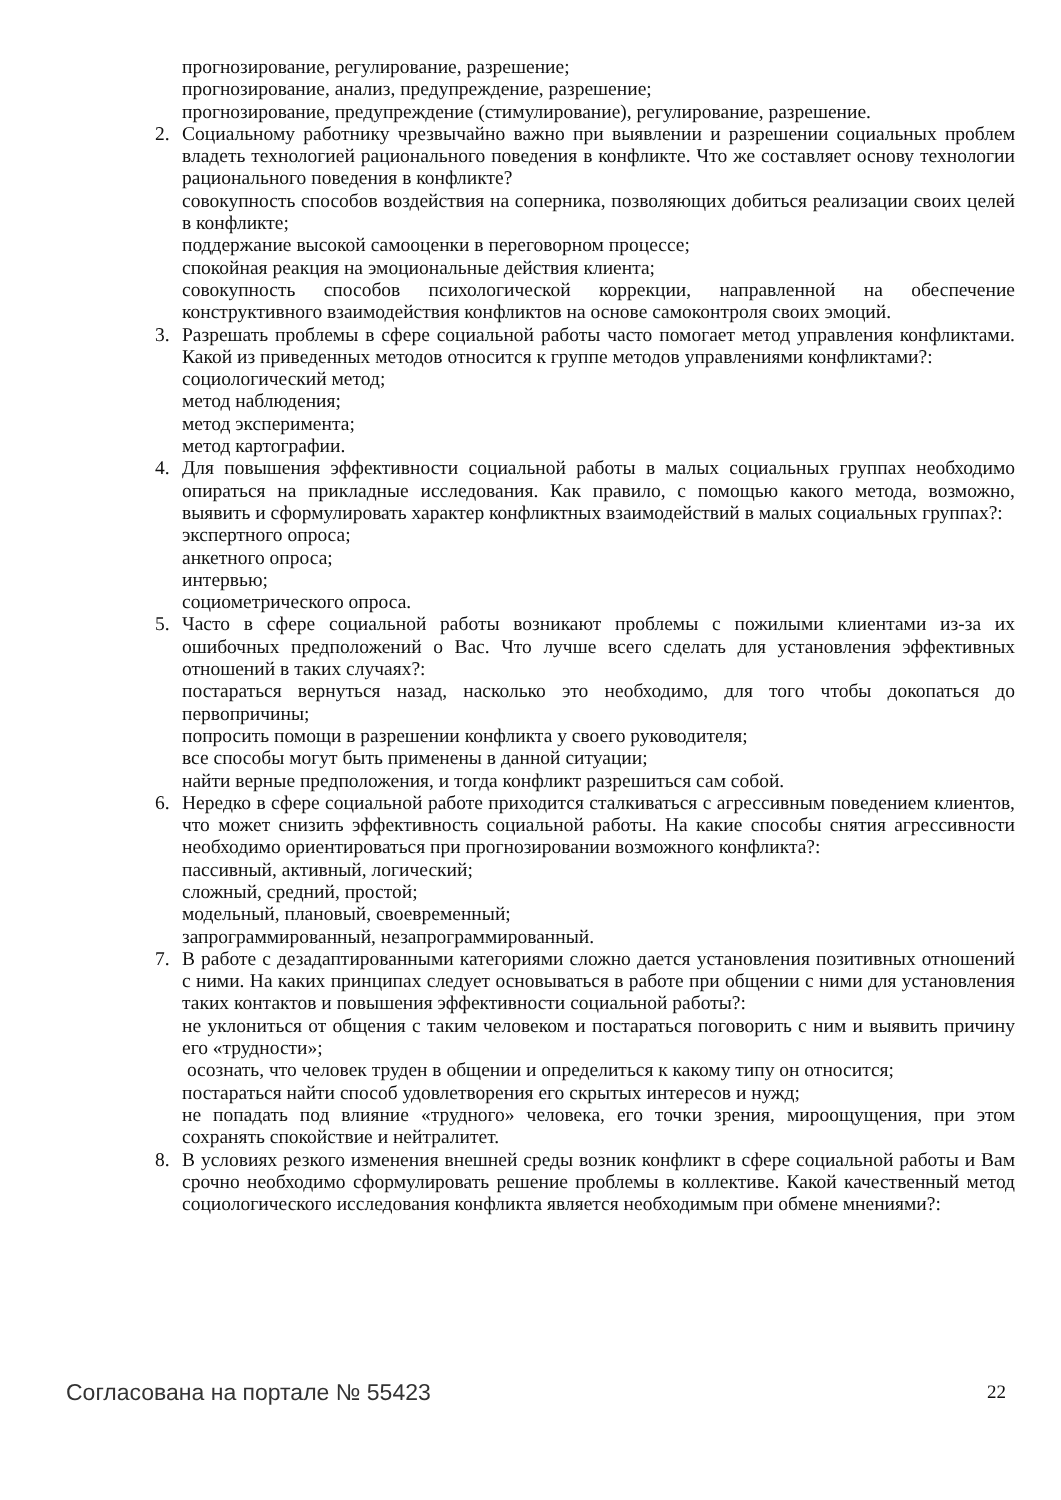прогнозирование, регулирование, разрешение;
прогнозирование, анализ, предупреждение, разрешение;
прогнозирование, предупреждение (стимулирование), регулирование, разрешение.
2. Социальному работнику чрезвычайно важно при выявлении и разрешении социальных проблем владеть технологией рационального поведения в конфликте. Что же составляет основу технологии рационального поведения в конфликте?
совокупность способов воздействия на соперника, позволяющих добиться реализации своих целей в конфликте;
поддержание высокой самооценки в переговорном процессе;
спокойная реакция на эмоциональные действия клиента;
совокупность способов психологической коррекции, направленной на обеспечение конструктивного взаимодействия конфликтов на основе самоконтроля своих эмоций.
3. Разрешать проблемы в сфере социальной работы часто помогает метод управления конфликтами. Какой из приведенных методов относится к группе методов управлениями конфликтами?:
социологический метод;
метод наблюдения;
метод эксперимента;
метод картографии.
4. Для повышения эффективности социальной работы в малых социальных группах необходимо опираться на прикладные исследования. Как правило, с помощью какого метода, возможно, выявить и сформулировать характер конфликтных взаимодействий в малых социальных группах?:
экспертного опроса;
анкетного опроса;
интервью;
социометрического опроса.
5. Часто в сфере социальной работы возникают проблемы с пожилыми клиентами из-за их ошибочных предположений о Вас. Что лучше всего сделать для установления эффективных отношений в таких случаях?:
постараться вернуться назад, насколько это необходимо, для того чтобы докопаться до первопричины;
попросить помощи в разрешении конфликта у своего руководителя;
все способы могут быть применены в данной ситуации;
найти верные предположения, и тогда конфликт разрешиться сам собой.
6. Нередко в сфере социальной работе приходится сталкиваться с агрессивным поведением клиентов, что может снизить эффективность социальной работы. На какие способы снятия агрессивности необходимо ориентироваться при прогнозировании возможного конфликта?:
пассивный, активный, логический;
сложный, средний, простой;
модельный, плановый, своевременный;
запрограммированный, незапрограммированный.
7. В работе с дезадаптированными категориями сложно дается установления позитивных отношений с ними. На каких принципах следует основываться в работе при общении с ними для установления таких контактов и повышения эффективности социальной работы?:
не уклониться от общения с таким человеком и постараться поговорить с ним и выявить причину его «трудности»;
осознать, что человек труден в общении и определиться к какому типу он относится;
постараться найти способ удовлетворения его скрытых интересов и нужд;
не попадать под влияние «трудного» человека, его точки зрения, мироощущения, при этом сохранять спокойствие и нейтралитет.
8. В условиях резкого изменения внешней среды возник конфликт в сфере социальной работы и Вам срочно необходимо сформулировать решение проблемы в коллективе. Какой качественный метод социологического исследования конфликта является необходимым при обмене мнениями?:
Согласована на портале № 55423 22